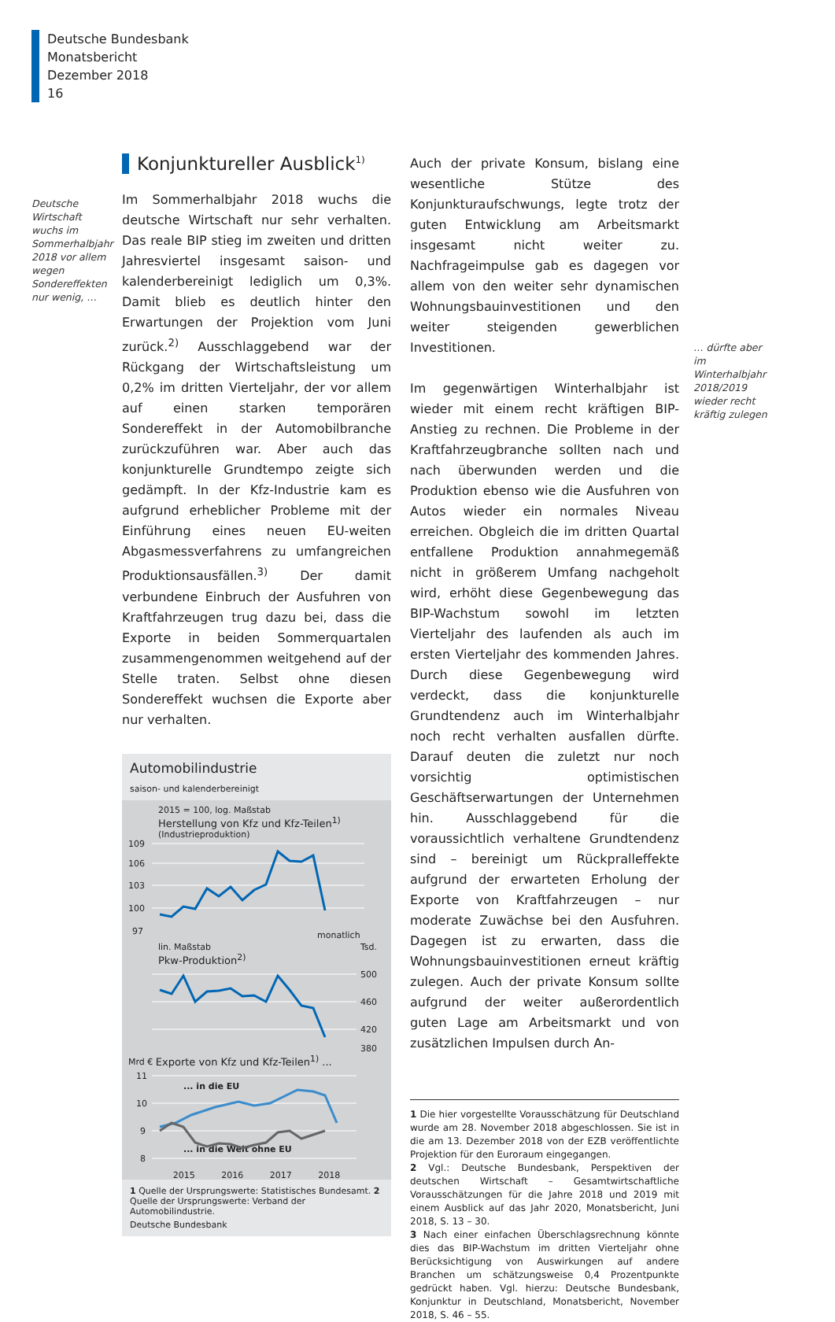Deutsche Bundesbank
Monatsbericht
Dezember 2018
16
Deutsche Wirtschaft wuchs im Sommerhalbjahr 2018 vor allem wegen Sondereffekten nur wenig, …
Konjunktureller Ausblick<sup>1)</sup>
Im Sommerhalbjahr 2018 wuchs die deutsche Wirtschaft nur sehr verhalten. Das reale BIP stieg im zweiten und dritten Jahresviertel insgesamt saison- und kalenderbereinigt lediglich um 0,3%. Damit blieb es deutlich hinter den Erwartungen der Projektion vom Juni zurück.<sup>2)</sup> Ausschlaggebend war der Rückgang der Wirtschaftsleistung um 0,2% im dritten Vierteljahr, der vor allem auf einen starken temporären Sondereffekt in der Automobilbranche zurückzuführen war. Aber auch das konjunkturelle Grundtempo zeigte sich gedämpft. In der Kfz-Industrie kam es aufgrund erheblicher Probleme mit der Einführung eines neuen EU-weiten Abgasmessverfahrens zu umfangreichen Produktionsausfällen.<sup>3)</sup> Der damit verbundene Einbruch der Ausfuhren von Kraftfahrzeugen trug dazu bei, dass die Exporte in beiden Sommerquartalen zusammengenommen weitgehend auf der Stelle traten. Selbst ohne diesen Sondereffekt wuchsen die Exporte aber nur verhalten.
Automobilindustrie
saison- und kalenderbereinigt
2015 = 100, log. Maßstab
Herstellung von Kfz und Kfz-Teilen<sup>1)</sup>
(Industrieproduktion)
109
106
103
100
97
monatlich
lin. Maßstab Tsd.
Pkw-Produktion<sup>2)</sup>
500
460
420
380
Mrd € Exporte von Kfz und Kfz-Teilen<sup>1)</sup> ...
11
10
9
8
... in die EU
... in die Welt ohne EU
2015 2016 2017 2018
1 Quelle der Ursprungswerte: Statistisches Bundesamt. 2 Quelle der Ursprungswerte: Verband der Automobilindustrie.
Deutsche Bundesbank
Auch der private Konsum, bislang eine wesentliche Stütze des Konjunkturaufschwungs, legte trotz der guten Entwicklung am Arbeitsmarkt insgesamt nicht weiter zu. Nachfrageimpulse gab es dagegen vor allem von den weiter sehr dynamischen Wohnungsbauinvestitionen und den weiter steigenden gewerblichen Investitionen.
Im gegenwärtigen Winterhalbjahr ist wieder mit einem recht kräftigen BIP-Anstieg zu rechnen. Die Probleme in der Kraftfahrzeugbranche sollten nach und nach überwunden werden und die Produktion ebenso wie die Ausfuhren von Autos wieder ein normales Niveau erreichen. Obgleich die im dritten Quartal entfallene Produktion annahmegemäß nicht in größerem Umfang nachgeholt wird, erhöht diese Gegenbewegung das BIP-Wachstum sowohl im letzten Vierteljahr des laufenden als auch im ersten Vierteljahr des kommenden Jahres. Durch diese Gegenbewegung wird verdeckt, dass die konjunkturelle Grundtendenz auch im Winterhalbjahr noch recht verhalten ausfallen dürfte. Darauf deuten die zuletzt nur noch vorsichtig optimistischen Geschäftserwartungen der Unternehmen hin. Ausschlaggebend für die voraussichtlich verhaltene Grundtendenz sind – bereinigt um Rückpralleffekte aufgrund der erwarteten Erholung der Exporte von Kraftfahrzeugen – nur moderate Zuwächse bei den Ausfuhren. Dagegen ist zu erwarten, dass die Wohnungsbauinvestitionen erneut kräftig zulegen. Auch der private Konsum sollte aufgrund der weiter außerordentlich guten Lage am Arbeitsmarkt und von zusätzlichen Impulsen durch An-
1 Die hier vorgestellte Vorausschätzung für Deutschland wurde am 28. November 2018 abgeschlossen. Sie ist in die am 13. Dezember 2018 von der EZB veröffentlichte Projektion für den Euroraum eingegangen.
2 Vgl.: Deutsche Bundesbank, Perspektiven der deutschen Wirtschaft – Gesamtwirtschaftliche Vorausschätzungen für die Jahre 2018 und 2019 mit einem Ausblick auf das Jahr 2020, Monatsbericht, Juni 2018, S. 13 – 30.
3 Nach einer einfachen Überschlagsrechnung könnte dies das BIP-Wachstum im dritten Vierteljahr ohne Berücksichtigung von Auswirkungen auf andere Branchen um schätzungsweise 0,4 Prozentpunkte gedrückt haben. Vgl. hierzu: Deutsche Bundesbank, Konjunktur in Deutschland, Monatsbericht, November 2018, S. 46 – 55.
… dürfte aber im Winterhalbjahr 2018/2019 wieder recht kräftig zulegen